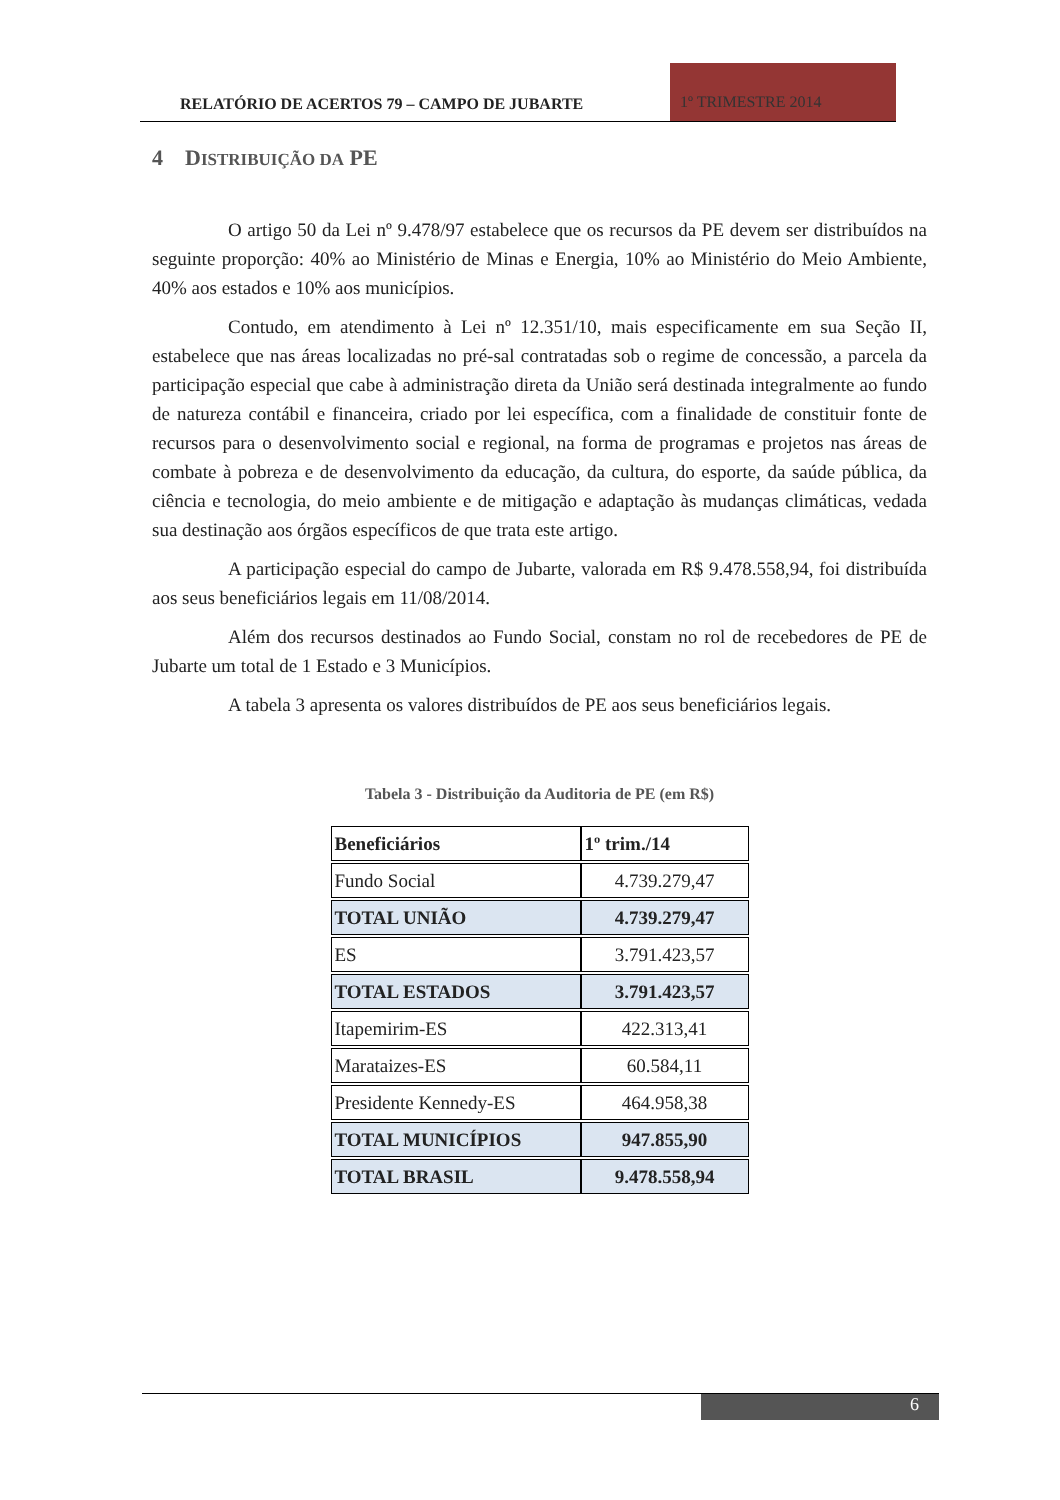RELATÓRIO DE ACERTOS 79 – CAMPO DE JUBARTE
1º TRIMESTRE 2014
4 DISTRIBUIÇÃO DA PE
O artigo 50 da Lei nº 9.478/97 estabelece que os recursos da PE devem ser distribuídos na seguinte proporção: 40% ao Ministério de Minas e Energia, 10% ao Ministério do Meio Ambiente, 40% aos estados e 10% aos municípios.
Contudo, em atendimento à Lei nº 12.351/10, mais especificamente em sua Seção II, estabelece que nas áreas localizadas no pré-sal contratadas sob o regime de concessão, a parcela da participação especial que cabe à administração direta da União será destinada integralmente ao fundo de natureza contábil e financeira, criado por lei específica, com a finalidade de constituir fonte de recursos para o desenvolvimento social e regional, na forma de programas e projetos nas áreas de combate à pobreza e de desenvolvimento da educação, da cultura, do esporte, da saúde pública, da ciência e tecnologia, do meio ambiente e de mitigação e adaptação às mudanças climáticas, vedada sua destinação aos órgãos específicos de que trata este artigo.
A participação especial do campo de Jubarte, valorada em R$ 9.478.558,94, foi distribuída aos seus beneficiários legais em 11/08/2014.
Além dos recursos destinados ao Fundo Social, constam no rol de recebedores de PE de Jubarte um total de 1 Estado e 3 Municípios.
A tabela 3 apresenta os valores distribuídos de PE aos seus beneficiários legais.
Tabela 3 - Distribuição da Auditoria de PE (em R$)
| Beneficiários | 1º trim./14 |
| --- | --- |
| Fundo Social | 4.739.279,47 |
| TOTAL UNIÃO | 4.739.279,47 |
| ES | 3.791.423,57 |
| TOTAL ESTADOS | 3.791.423,57 |
| Itapemirim-ES | 422.313,41 |
| Marataizes-ES | 60.584,11 |
| Presidente Kennedy-ES | 464.958,38 |
| TOTAL MUNICÍPIOS | 947.855,90 |
| TOTAL BRASIL | 9.478.558,94 |
6